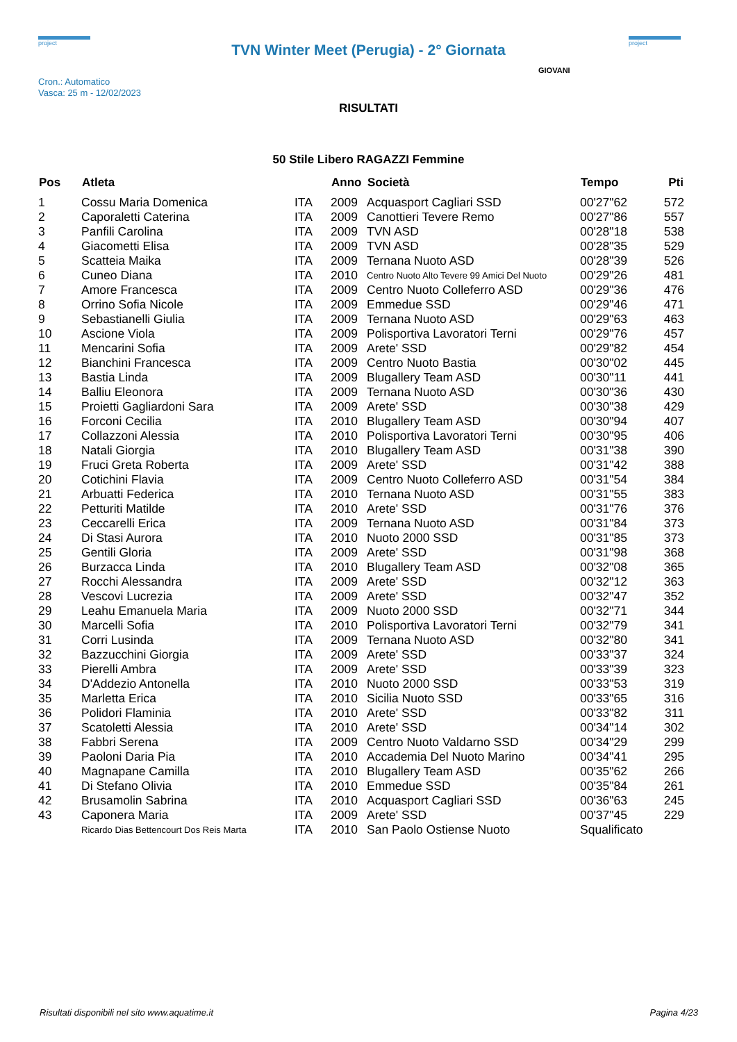project
TVN Winter Meet (Perugia) - 2° Giornata
project
Cron.: Automatico
Vasca: 25 m - 12/02/2023
GIOVANI
RISULTATI
50 Stile Libero RAGAZZI Femmine
| Pos | Atleta | | Anno | Società | Tempo | Pti |
| --- | --- | --- | --- | --- | --- | --- |
| 1 | Cossu Maria Domenica | ITA | 2009 | Acquasport Cagliari SSD | 00'27"62 | 572 |
| 2 | Caporaletti Caterina | ITA | 2009 | Canottieri Tevere Remo | 00'27"86 | 557 |
| 3 | Panfili Carolina | ITA | 2009 | TVN ASD | 00'28"18 | 538 |
| 4 | Giacometti Elisa | ITA | 2009 | TVN ASD | 00'28"35 | 529 |
| 5 | Scatteia Maika | ITA | 2009 | Ternana Nuoto ASD | 00'28"39 | 526 |
| 6 | Cuneo Diana | ITA | 2010 | Centro Nuoto Alto Tevere 99 Amici Del Nuoto | 00'29"26 | 481 |
| 7 | Amore Francesca | ITA | 2009 | Centro Nuoto Colleferro ASD | 00'29"36 | 476 |
| 8 | Orrino Sofia Nicole | ITA | 2009 | Emmedue SSD | 00'29"46 | 471 |
| 9 | Sebastianelli Giulia | ITA | 2009 | Ternana Nuoto ASD | 00'29"63 | 463 |
| 10 | Ascione Viola | ITA | 2009 | Polisportiva Lavoratori Terni | 00'29"76 | 457 |
| 11 | Mencarini Sofia | ITA | 2009 | Arete' SSD | 00'29"82 | 454 |
| 12 | Bianchini Francesca | ITA | 2009 | Centro Nuoto Bastia | 00'30"02 | 445 |
| 13 | Bastia Linda | ITA | 2009 | Blugallery Team ASD | 00'30"11 | 441 |
| 14 | Balliu Eleonora | ITA | 2009 | Ternana Nuoto ASD | 00'30"36 | 430 |
| 15 | Proietti Gagliardoni Sara | ITA | 2009 | Arete' SSD | 00'30"38 | 429 |
| 16 | Forconi Cecilia | ITA | 2010 | Blugallery Team ASD | 00'30"94 | 407 |
| 17 | Collazzoni Alessia | ITA | 2010 | Polisportiva Lavoratori Terni | 00'30"95 | 406 |
| 18 | Natali Giorgia | ITA | 2010 | Blugallery Team ASD | 00'31"38 | 390 |
| 19 | Fruci Greta Roberta | ITA | 2009 | Arete' SSD | 00'31"42 | 388 |
| 20 | Cotichini Flavia | ITA | 2009 | Centro Nuoto Colleferro ASD | 00'31"54 | 384 |
| 21 | Arbuatti Federica | ITA | 2010 | Ternana Nuoto ASD | 00'31"55 | 383 |
| 22 | Petturiti Matilde | ITA | 2010 | Arete' SSD | 00'31"76 | 376 |
| 23 | Ceccarelli Erica | ITA | 2009 | Ternana Nuoto ASD | 00'31"84 | 373 |
| 24 | Di Stasi Aurora | ITA | 2010 | Nuoto 2000 SSD | 00'31"85 | 373 |
| 25 | Gentili Gloria | ITA | 2009 | Arete' SSD | 00'31"98 | 368 |
| 26 | Burzacca Linda | ITA | 2010 | Blugallery Team ASD | 00'32"08 | 365 |
| 27 | Rocchi Alessandra | ITA | 2009 | Arete' SSD | 00'32"12 | 363 |
| 28 | Vescovi Lucrezia | ITA | 2009 | Arete' SSD | 00'32"47 | 352 |
| 29 | Leahu Emanuela Maria | ITA | 2009 | Nuoto 2000 SSD | 00'32"71 | 344 |
| 30 | Marcelli Sofia | ITA | 2010 | Polisportiva Lavoratori Terni | 00'32"79 | 341 |
| 31 | Corri Lusinda | ITA | 2009 | Ternana Nuoto ASD | 00'32"80 | 341 |
| 32 | Bazzucchini Giorgia | ITA | 2009 | Arete' SSD | 00'33"37 | 324 |
| 33 | Pierelli Ambra | ITA | 2009 | Arete' SSD | 00'33"39 | 323 |
| 34 | D'Addezio Antonella | ITA | 2010 | Nuoto 2000 SSD | 00'33"53 | 319 |
| 35 | Marletta Erica | ITA | 2010 | Sicilia Nuoto SSD | 00'33"65 | 316 |
| 36 | Polidori Flaminia | ITA | 2010 | Arete' SSD | 00'33"82 | 311 |
| 37 | Scatoletti Alessia | ITA | 2010 | Arete' SSD | 00'34"14 | 302 |
| 38 | Fabbri Serena | ITA | 2009 | Centro Nuoto Valdarno SSD | 00'34"29 | 299 |
| 39 | Paoloni Daria Pia | ITA | 2010 | Accademia Del Nuoto Marino | 00'34"41 | 295 |
| 40 | Magnapane Camilla | ITA | 2010 | Blugallery Team ASD | 00'35"62 | 266 |
| 41 | Di Stefano Olivia | ITA | 2010 | Emmedue SSD | 00'35"84 | 261 |
| 42 | Brusamolin Sabrina | ITA | 2010 | Acquasport Cagliari SSD | 00'36"63 | 245 |
| 43 | Caponera Maria | ITA | 2009 | Arete' SSD | 00'37"45 | 229 |
| | Ricardo Dias Bettencourt Dos Reis Marta | ITA | 2010 | San Paolo Ostiense Nuoto | Squalificato | |
Risultati disponibili nel sito www.aquatime.it Pagina 4/23